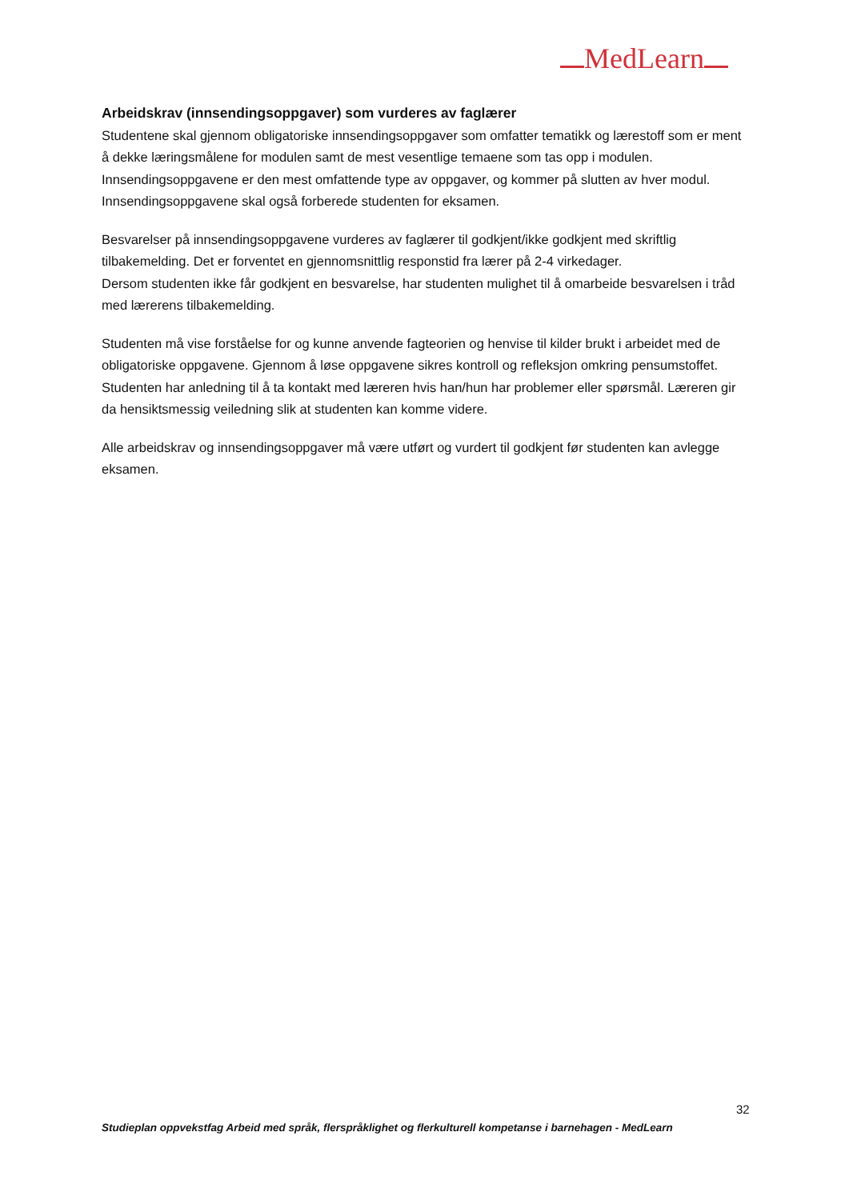MedLearn
Arbeidskrav (innsendingsoppgaver) som vurderes av faglærer
Studentene skal gjennom obligatoriske innsendingsoppgaver som omfatter tematikk og lærestoff som er ment å dekke læringsmålene for modulen samt de mest vesentlige temaene som tas opp i modulen. Innsendingsoppgavene er den mest omfattende type av oppgaver, og kommer på slutten av hver modul. Innsendingsoppgavene skal også forberede studenten for eksamen.
Besvarelser på innsendingsoppgavene vurderes av faglærer til godkjent/ikke godkjent med skriftlig tilbakemelding. Det er forventet en gjennomsnittlig responstid fra lærer på 2-4 virkedager.
Dersom studenten ikke får godkjent en besvarelse, har studenten mulighet til å omarbeide besvarelsen i tråd med lærerens tilbakemelding.
Studenten må vise forståelse for og kunne anvende fagteorien og henvise til kilder brukt i arbeidet med de obligatoriske oppgavene. Gjennom å løse oppgavene sikres kontroll og refleksjon omkring pensumstoffet.
Studenten har anledning til å ta kontakt med læreren hvis han/hun har problemer eller spørsmål. Læreren gir da hensiktsmessig veiledning slik at studenten kan komme videre.
Alle arbeidskrav og innsendingsoppgaver må være utført og vurdert til godkjent før studenten kan avlegge eksamen.
32
Studieplan oppvekstfag Arbeid med språk, flerspråklighet og flerkulturell kompetanse i barnehagen - MedLearn